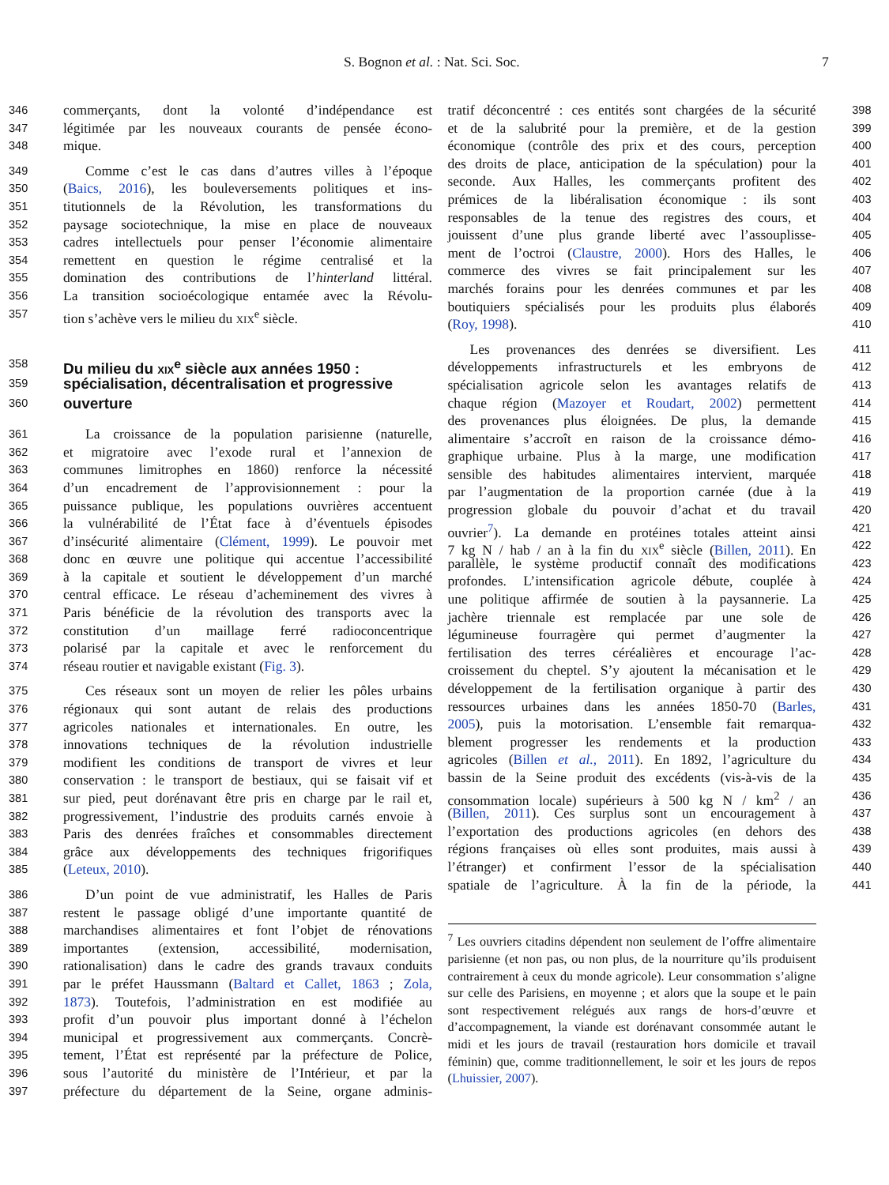S. Bognon et al. : Nat. Sci. Soc. 7
346 commerçants, dont la volonté d’indépendance est
347 légitimée par les nouveaux courants de pensée écono-
348 mique.
349 Comme c’est le cas dans d’autres villes à l’époque
350 (Baics, 2016), les bouleversements politiques et ins-
351 titutionnels de la Révolution, les transformations du
352 paysage sociotechnique, la mise en place de nouveaux
353 cadres intellectuels pour penser l’économie alimentaire
354 remettent en question le régime centralisé et la
355 domination des contributions de l’hinterland littéral.
356 La transition socioécologique entamée avec la Révolu-
357 tion s’achève vers le milieu du XIX<sup>e</sup> siècle.
358 Du milieu du XIX<sup>e</sup> siècle aux années 1950 :
359 spécialisation, décentralisation et progressive
360 ouverture
361 La croissance de la population parisienne (naturelle,
362 et migratoire avec l’exode rural et l’annexion de
363 communes limitrophes en 1860) renforce la nécessité
364 d’un encadrement de l’approvisionnement : pour la
365 puissance publique, les populations ouvrières accentuent
366 la vulnérabilité de l’État face à d’éventuels épisodes
367 d’insécurité alimentaire (Clément, 1999). Le pouvoir met
368 donc en œuvre une politique qui accentue l’accessibilité
369 à la capitale et soutient le développement d’un marché
370 central efficace. Le réseau d’acheminement des vivres à
371 Paris bénéficie de la révolution des transports avec la
372 constitution d’un maillage ferré radioconcentrique
373 polarisé par la capitale et avec le renforcement du
374 réseau routier et navigable existant (Fig. 3).
375 Ces réseaux sont un moyen de relier les pôles urbains
376 régionaux qui sont autant de relais des productions
377 agricoles nationales et internationales. En outre, les
378 innovations techniques de la révolution industrielle
379 modifient les conditions de transport de vivres et leur
380 conservation : le transport de bestiaux, qui se faisait vif et
381 sur pied, peut dorénavant être pris en charge par le rail et,
382 progressivement, l’industrie des produits carnés envoie à
383 Paris des denrées fraîches et consommables directement
384 grâce aux développements des techniques frigorifiques
385 (Leteux, 2010).
386 D’un point de vue administratif, les Halles de Paris
387 restent le passage obligé d’une importante quantité de
388 marchandises alimentaires et font l’objet de rénovations
389 importantes (extension, accessibilité, modernisation,
390 rationalisation) dans le cadre des grands travaux conduits
391 par le préfet Haussmann (Baltard et Callet, 1863 ; Zola,
392 1873). Toutefois, l’administration en est modifiée au
393 profit d’un pouvoir plus important donné à l’échelon
394 municipal et progressivement aux commerçants. Concrè-
395 tement, l’État est représenté par la préfecture de Police,
396 sous l’autorité du ministère de l’Intérieur, et par la
397 préfecture du département de la Seine, organe adminis-
tratif déconcentré : ces entités sont chargées de la sécurité 398
et de la salubrité pour la première, et de la gestion 399
économique (contrôle des prix et des cours, perception 400
des droits de place, anticipation de la spéculation) pour la 401
seconde. Aux Halles, les commerçants profitent des 402
prémices de la libéralisation économique : ils sont 403
responsables de la tenue des registres des cours, et 404
jouissent d’une plus grande liberté avec l’assouplisse- 405
ment de l’octroi (Claustre, 2000). Hors des Halles, le 406
commerce des vivres se fait principalement sur les 407
marchés forains pour les denrées communes et par les 408
boutiquiers spécialisés pour les produits plus élaborés 409
(Roy, 1998). 410
Les provenances des denrées se diversifient. Les 411
développements infrastructurels et les embryons de 412
spécialisation agricole selon les avantages relatifs de 413
chaque région (Mazoyer et Roudart, 2002) permettent 414
des provenances plus éloignées. De plus, la demande 415
alimentaire s’accroît en raison de la croissance démo- 416
graphique urbaine. Plus à la marge, une modification 417
sensible des habitudes alimentaires intervient, marquée 418
par l’augmentation de la proportion carnée (due à la 419
progression globale du pouvoir d’achat et du travail 420
ouvrier<sup>7</sup>). La demande en protéines totales atteint ainsi 421
7 kg N / hab / an à la fin du XIX<sup>e</sup> siècle (Billen, 2011). En 422
parallèle, le système productif connaît des modifications 423
profondes. L’intensification agricole débute, couplée à 424
une politique affirmée de soutien à la paysannerie. La 425
jachère triennale est remplacée par une sole de 426
légumineuse fourragère qui permet d’augmenter la 427
fertilisation des terres céréalières et encourage l’ac- 428
croissement du cheptel. S’y ajoutent la mécanisation et le 429
développement de la fertilisation organique à partir des 430
ressources urbaines dans les années 1850-70 (Barles, 431
2005), puis la motorisation. L’ensemble fait remarqua- 432
blement progresser les rendements et la production 433
agricoles (Billen et al., 2011). En 1892, l’agriculture du 434
bassin de la Seine produit des excédents (vis-à-vis de la 435
consommation locale) supérieurs à 500 kg N / km<sup>2</sup> / an 436
(Billen, 2011). Ces surplus sont un encouragement à 437
l’exportation des productions agricoles (en dehors des 438
régions françaises où elles sont produites, mais aussi à 439
l’étranger) et confirment l’essor de la spécialisation 440
spatiale de l’agriculture. À la fin de la période, la 441
<sup>7</sup> Les ouvriers citadins dépendent non seulement de l’offre alimentaire parisienne (et non pas, ou non plus, de la nourriture qu’ils produisent contrairement à ceux du monde agricole). Leur consommation s’aligne sur celle des Parisiens, en moyenne ; et alors que la soupe et le pain sont respectivement relégués aux rangs de hors-d’œuvre et d’accompagnement, la viande est dorénavant consommée autant le midi et les jours de travail (restauration hors domicile et travail féminin) que, comme traditionnellement, le soir et les jours de repos (Lhuissier, 2007).